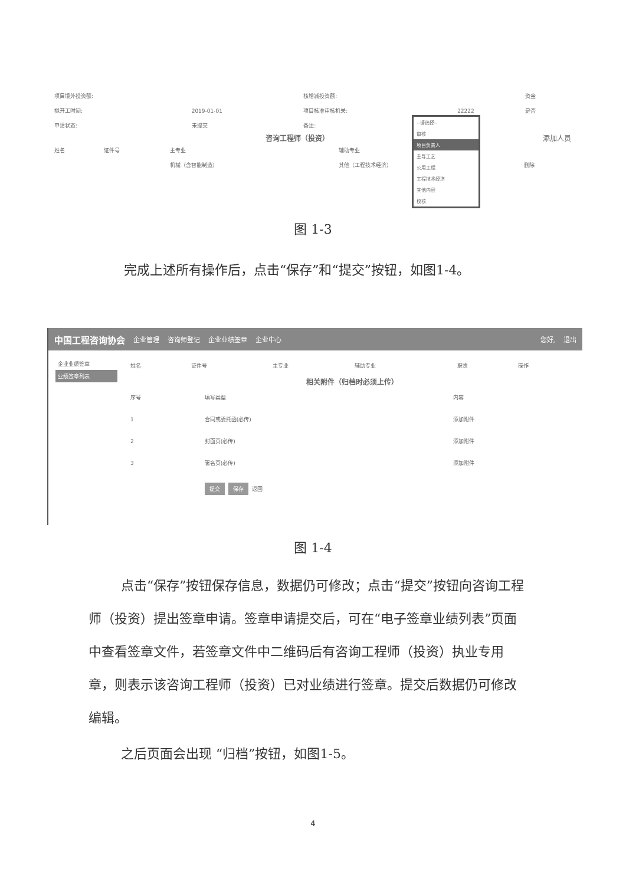| 项目境外投资额: | | 核增减投资额: | | 资金 |
| 拟开工时间: | 2019-01-01 | 项目核准审核机关: | 22222 | 是否 |
| 申请状态: | 未提交 | 备注: | | |
咨询工程师（投资） 添加人员
| 姓名 | 证件号 | 主专业 | 辅助专业 | |
| | | 机械（含智能制造） | 其他（工程技术经济） | 删除 |
--请选择--
审核
项目负责人
主导工艺
公用工程
工程技术经济
其他内容
校核
图 1-3
完成上述所有操作后，点击“保存”和“提交”按钮，如图1-4。
中国工程咨询协会 企业管理 咨询师登记 企业业绩签章 企业中心 您好, 退出
企业业绩签章
业绩签章列表
| 姓名 | 证件号 | 主专业 | 辅助专业 | 职责 | 操作 |
| --- | --- | --- | --- | --- | --- |
相关附件（归档时必须上传）
| 序号 | 填写类型 | 内容 |
| --- | --- | --- |
| 1 | 合同或委托函(必传) | 添加附件 |
| 2 | 封面页(必传) | 添加附件 |
| 3 | 署名页(必传) | 添加附件 |
提交 保存 返回
图 1-4
点击“保存”按钮保存信息，数据仍可修改；点击“提交”按钮向咨询工程师（投资）提出签章申请。签章申请提交后，可在“电子签章业绩列表”页面中查看签章文件，若签章文件中二维码后有咨询工程师（投资）执业专用章，则表示该咨询工程师（投资）已对业绩进行签章。提交后数据仍可修改编辑。
之后页面会出现 “归档”按钮，如图1-5。
4